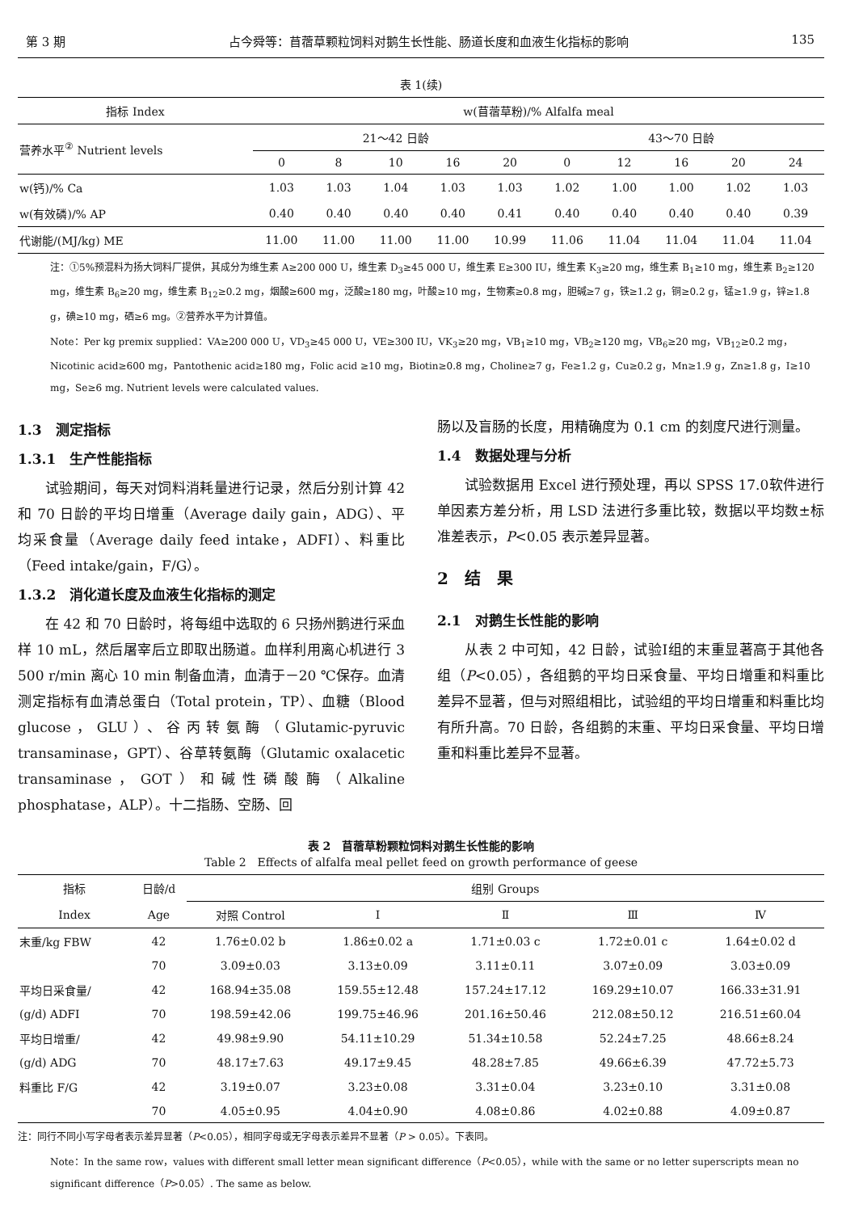第 3 期 占今舜等：苜蓿草颗粒饲料对鹅生长性能、肠道长度和血液生化指标的影响 135
表 1(续)
| 指标 Index | w(苜蓿草粉)/% Alfalfa meal | | | | | | | | | |
| 营养水平<sup>②</sup> Nutrient levels | 21～42 日龄 | | | | | 43～70 日龄 | | | | |
| | 0 | 8 | 10 | 16 | 20 | 0 | 12 | 16 | 20 | 24 |
| w(钙)/% Ca | 1.03 | 1.03 | 1.04 | 1.03 | 1.03 | 1.02 | 1.00 | 1.00 | 1.02 | 1.03 |
| w(有效磷)/% AP | 0.40 | 0.40 | 0.40 | 0.40 | 0.41 | 0.40 | 0.40 | 0.40 | 0.40 | 0.39 |
| 代谢能/(MJ/kg) ME | 11.00 | 11.00 | 11.00 | 11.00 | 10.99 | 11.06 | 11.04 | 11.04 | 11.04 | 11.04 |
注：①5%预混料为扬大饲料厂提供，其成分为维生素 A≥200 000 U，维生素 D<sub>3</sub>≥45 000 U，维生素 E≥300 IU，维生素 K<sub>3</sub>≥20 mg，维生素 B<sub>1</sub>≥10 mg，维生素 B<sub>2</sub>≥120 mg，维生素 B<sub>6</sub>≥20 mg，维生素 B<sub>12</sub>≥0.2 mg，烟酸≥600 mg，泛酸≥180 mg，叶酸≥10 mg，生物素≥0.8 mg，胆碱≥7 g，铁≥1.2 g，铜≥0.2 g，锰≥1.9 g，锌≥1.8 g，碘≥10 mg，硒≥6 mg。②营养水平为计算值。
Note：Per kg premix supplied：VA≥200 000 U，VD<sub>3</sub>≥45 000 U，VE≥300 IU，VK<sub>3</sub>≥20 mg，VB<sub>1</sub>≥10 mg，VB<sub>2</sub>≥120 mg，VB<sub>6</sub>≥20 mg，VB<sub>12</sub>≥0.2 mg，Nicotinic acid≥600 mg，Pantothenic acid≥180 mg，Folic acid ≥10 mg，Biotin≥0.8 mg，Choline≥7 g，Fe≥1.2 g，Cu≥0.2 g，Mn≥1.9 g，Zn≥1.8 g，I≥10 mg，Se≥6 mg. Nutrient levels were calculated values.
1.3　测定指标
1.3.1　生产性能指标
试验期间，每天对饲料消耗量进行记录，然后分别计算 42 和 70 日龄的平均日增重（Average daily gain，ADG）、平均采食量（Average daily feed intake，ADFI）、料重比（Feed intake/gain，F/G）。
1.3.2　消化道长度及血液生化指标的测定
在 42 和 70 日龄时，将每组中选取的 6 只扬州鹅进行采血样 10 mL，然后屠宰后立即取出肠道。血样利用离心机进行 3 500 r/min 离心 10 min 制备血清，血清于－20 ℃保存。血清测定指标有血清总蛋白（Total protein，TP）、血糖（Blood glucose，GLU）、谷丙转氨酶（Glutamic-pyruvic transaminase，GPT）、谷草转氨酶（Glutamic oxalacetic transaminase，GOT）和碱性磷酸酶（Alkaline phosphatase，ALP）。十二指肠、空肠、回
肠以及盲肠的长度，用精确度为 0.1 cm 的刻度尺进行测量。
1.4　数据处理与分析
试验数据用 Excel 进行预处理，再以 SPSS 17.0软件进行单因素方差分析，用 LSD 法进行多重比较，数据以平均数±标准差表示，P<0.05 表示差异显著。
2　结　果
2.1　对鹅生长性能的影响
从表 2 中可知，42 日龄，试验Ⅰ组的末重显著高于其他各组（P<0.05），各组鹅的平均日采食量、平均日增重和料重比差异不显著，但与对照组相比，试验组的平均日增重和料重比均有所升高。70 日龄，各组鹅的末重、平均日采食量、平均日增重和料重比差异不显著。
表 2　苜蓿草粉颗粒饲料对鹅生长性能的影响
Table 2　Effects of alfalfa meal pellet feed on growth performance of geese
| 指标 | 日龄/d | 组别 Groups | | | | |
| Index | Age | 对照 Control | Ⅰ | Ⅱ | Ⅲ | Ⅳ |
| 末重/kg FBW | 42 | 1.76±0.02 b | 1.86±0.02 a | 1.71±0.03 c | 1.72±0.01 c | 1.64±0.02 d |
| | 70 | 3.09±0.03 | 3.13±0.09 | 3.11±0.11 | 3.07±0.09 | 3.03±0.09 |
| 平均日采食量/ | 42 | 168.94±35.08 | 159.55±12.48 | 157.24±17.12 | 169.29±10.07 | 166.33±31.91 |
| (g/d) ADFI | 70 | 198.59±42.06 | 199.75±46.96 | 201.16±50.46 | 212.08±50.12 | 216.51±60.04 |
| 平均日增重/ | 42 | 49.98±9.90 | 54.11±10.29 | 51.34±10.58 | 52.24±7.25 | 48.66±8.24 |
| (g/d) ADG | 70 | 48.17±7.63 | 49.17±9.45 | 48.28±7.85 | 49.66±6.39 | 47.72±5.73 |
| 料重比 F/G | 42 | 3.19±0.07 | 3.23±0.08 | 3.31±0.04 | 3.23±0.10 | 3.31±0.08 |
| | 70 | 4.05±0.95 | 4.04±0.90 | 4.08±0.86 | 4.02±0.88 | 4.09±0.87 |
注：同行不同小写字母者表示差异显著（P<0.05），相同字母或无字母表示差异不显著（P > 0.05）。下表同。
Note：In the same row，values with different small letter mean significant difference（P<0.05），while with the same or no letter superscripts mean no significant difference（P>0.05）. The same as below.